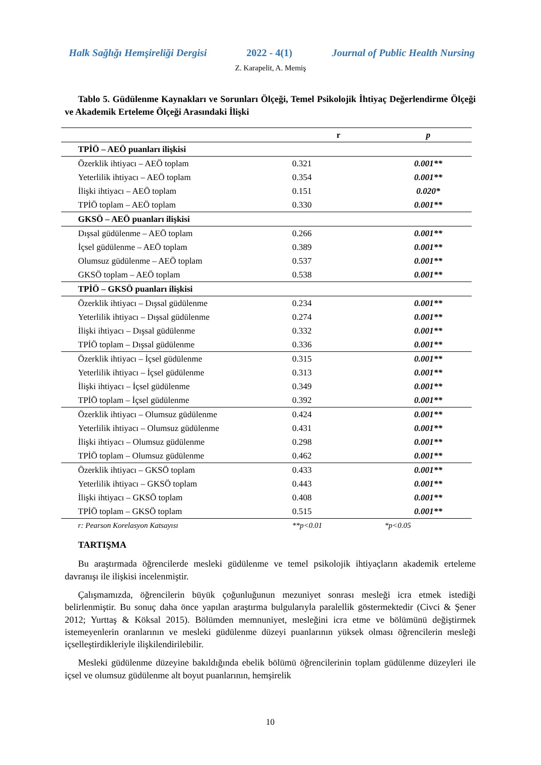Halk Sağlığı Hemşireliği Dergisi 2022 - 4(1) Journal of Public Health Nursing
Z. Karapelit, A. Memiş
Tablo 5. Güdülenme Kaynakları ve Sorunları Ölçeği, Temel Psikolojik İhtiyaç Değerlendirme Ölçeği ve Akademik Erteleme Ölçeği Arasındaki İlişki
| | r | p |
| --- | --- | --- |
| TPİÖ – AEÖ puanları ilişkisi | | |
| Özerklik ihtiyacı – AEÖ toplam | 0.321 | 0.001** |
| Yeterlilik ihtiyacı – AEÖ toplam | 0.354 | 0.001** |
| İlişki ihtiyacı – AEÖ toplam | 0.151 | 0.020* |
| TPİÖ toplam – AEÖ toplam | 0.330 | 0.001** |
| GKSÖ – AEÖ puanları ilişkisi | | |
| Dışsal güdülenme – AEÖ toplam | 0.266 | 0.001** |
| İçsel güdülenme – AEÖ toplam | 0.389 | 0.001** |
| Olumsuz güdülenme – AEÖ toplam | 0.537 | 0.001** |
| GKSÖ toplam – AEÖ toplam | 0.538 | 0.001** |
| TPİÖ – GKSÖ puanları ilişkisi | | |
| Özerklik ihtiyacı – Dışsal güdülenme | 0.234 | 0.001** |
| Yeterlilik ihtiyacı – Dışsal güdülenme | 0.274 | 0.001** |
| İlişki ihtiyacı – Dışsal güdülenme | 0.332 | 0.001** |
| TPİÖ toplam – Dışsal güdülenme | 0.336 | 0.001** |
| Özerklik ihtiyacı – İçsel güdülenme | 0.315 | 0.001** |
| Yeterlilik ihtiyacı – İçsel güdülenme | 0.313 | 0.001** |
| İlişki ihtiyacı – İçsel güdülenme | 0.349 | 0.001** |
| TPİÖ toplam – İçsel güdülenme | 0.392 | 0.001** |
| Özerklik ihtiyacı – Olumsuz güdülenme | 0.424 | 0.001** |
| Yeterlilik ihtiyacı – Olumsuz güdülenme | 0.431 | 0.001** |
| İlişki ihtiyacı – Olumsuz güdülenme | 0.298 | 0.001** |
| TPİÖ toplam – Olumsuz güdülenme | 0.462 | 0.001** |
| Özerklik ihtiyacı – GKSÖ toplam | 0.433 | 0.001** |
| Yeterlilik ihtiyacı – GKSÖ toplam | 0.443 | 0.001** |
| İlişki ihtiyacı – GKSÖ toplam | 0.408 | 0.001** |
| TPİÖ toplam – GKSÖ toplam | 0.515 | 0.001** |
| r: Pearson Korelasyon Katsayısı | **p<0.01 | *p<0.05 |
TARTIŞMA
Bu araştırmada öğrencilerde mesleki güdülenme ve temel psikolojik ihtiyaçların akademik erteleme davranışı ile ilişkisi incelenmiştir.
Çalışmamızda, öğrencilerin büyük çoğunluğunun mezuniyet sonrası mesleği icra etmek istediği belirlenmiştir. Bu sonuç daha önce yapılan araştırma bulgularıyla paralellik göstermektedir (Civci & Şener 2012; Yurttaş & Köksal 2015). Bölümden memnuniyet, mesleğini icra etme ve bölümünü değiştirmek istemeyenlerin oranlarının ve mesleki güdülenme düzeyi puanlarının yüksek olması öğrencilerin mesleği içselleştirdikleriyle ilişkilendirilebilir.
Mesleki güdülenme düzeyine bakıldığında ebelik bölümü öğrencilerinin toplam güdülenme düzeyleri ile içsel ve olumsuz güdülenme alt boyut puanlarının, hemşirelik
10